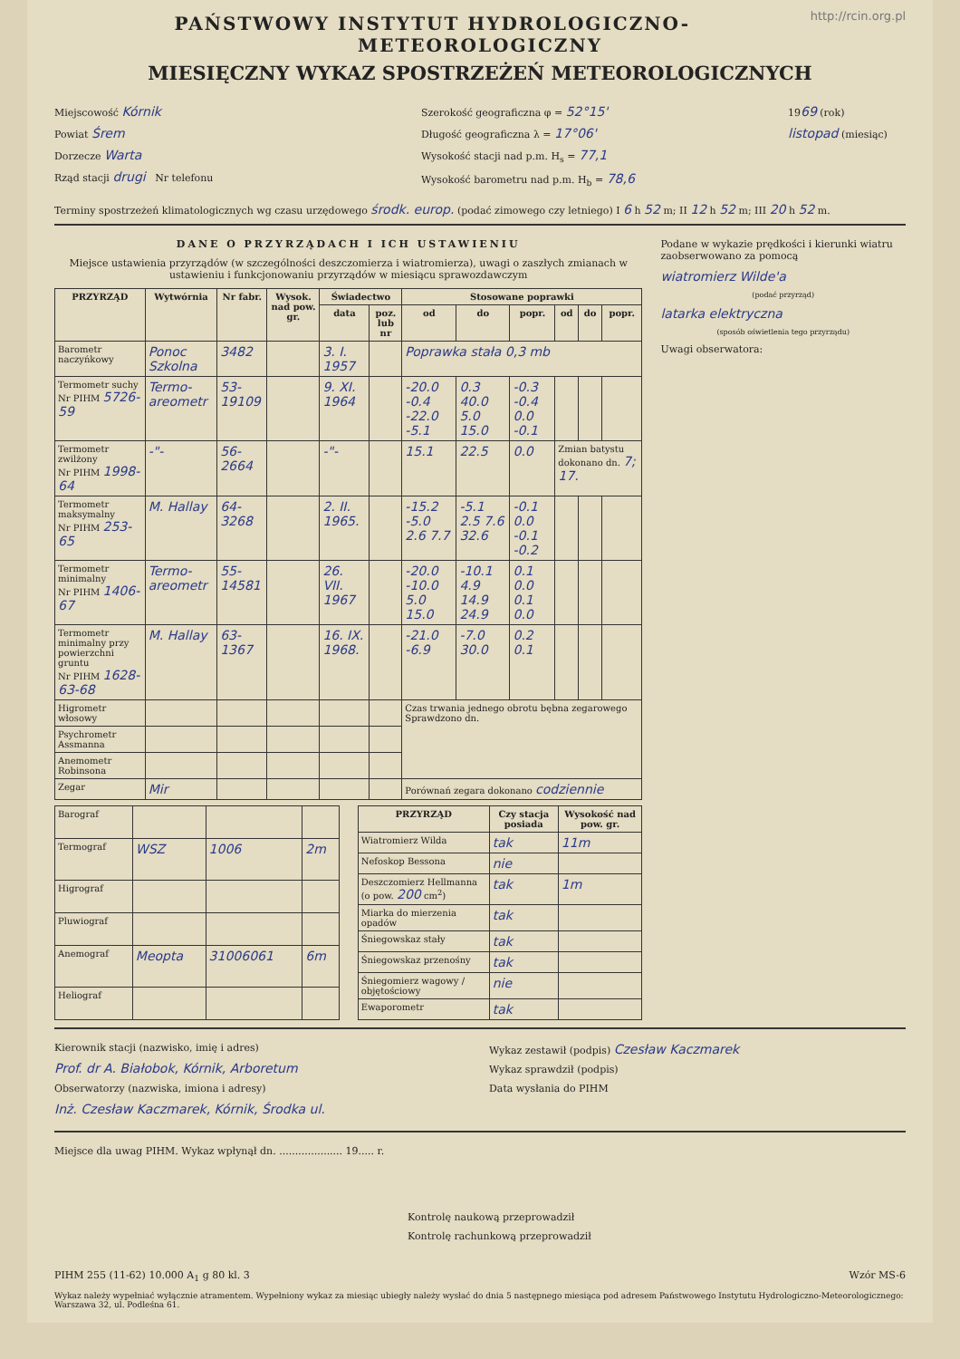http://rcin.org.pl
PAŃSTWOWY INSTYTUT HYDROLOGICZNO-METEOROLOGICZNY
MIESIĘCZNY WYKAZ SPOSTRZEŻEŃ METEOROLOGICZNYCH
Miejscowość Kórnik
Powiat Śrem
Dorzecze Warta
Rząd stacji drugi Nr telefonu
Szerokość geograficzna φ = 52°15'
Długość geograficzna λ = 17°06'
Wysokość stacji nad p.m. H<sub>s</sub> = 77,1
Wysokość barometru nad p.m. H<sub>b</sub> = 78,6
1969 (rok)
listopad (miesiąc)
Terminy spostrzeżeń klimatologicznych wg czasu urzędowego środk. europ. (podać zimowego czy letniego) I 6 h 52 m; II 12 h 52 m; III 20 h 52 m.
DANE O PRZYRZĄDACH I ICH USTAWIENIU
Miejsce ustawienia przyrządów (w szczególności deszczomierza i wiatromierza), uwagi o zaszłych zmianach w ustawieniu i funkcjonowaniu przyrządów w miesiącu sprawozdawczym
| PRZYRZĄD | Wytwórnia | Nr fabr. | Wysok. nad pow. gr. | Świadectwo | | Stosowane poprawki | | | | | |
| --- | --- | --- | --- | --- | --- | --- | --- | --- | --- | --- | --- |
| | | | | data | poz. lub nr | od | do | popr. | od | do | popr. |
| Barometr naczyńkowy | Ponoc Szkolna | 3482 | | 3. I. 1957 | | Poprawka stała 0,3 mb | | | | | |
| Termometr suchy Nr PIHM 5726-59 | Termo-areometr | 53-19109 | | 9. XI. 1964 | | -20.0 -0.4 -22.0 -5.1 | 0.3 40.0 5.0 15.0 | -0.3 -0.4 0.0 -0.1 | | | |
| Termometr zwilżony Nr PIHM 1998-64 | -"- | 56-2664 | | -"- | | 15.1 | 22.5 | 0.0 | Zmian batystu dokonano dn. 7; 17. | | |
| Termometr maksymalny Nr PIHM 253-65 | M. Hallay | 64-3268 | | 2. II. 1965. | | -15.2 -5.0 2.6 7.7 | -5.1 2.5 7.6 32.6 | -0.1 0.0 -0.1 -0.2 | | | |
| Termometr minimalny Nr PIHM 1406-67 | Termo-areometr | 55-14581 | | 26. VII. 1967 | | -20.0 -10.0 5.0 15.0 | -10.1 4.9 14.9 24.9 | 0.1 0.0 0.1 0.0 | | | |
| Termometr minimalny przy powierzchni gruntu Nr PIHM 1628-63-68 | M. Hallay | 63-1367 | | 16. IX. 1968. | | -21.0 -6.9 | -7.0 30.0 | 0.2 0.1 | | | |
| Higrometr włosowy | | | | | | Czas trwania jednego obrotu bębna zegarowego Sprawdzono dn. | | | | | |
| Psychrometr Assmanna | | | | | | | | | | | |
| Anemometr Robinsona | | | | | | | | | | | |
| Zegar | Mir | | | | | Porównań zegara dokonano codziennie | | | | | |
| Barograf | | | |
| Termograf | WSZ | 1006 | 2m |
| Higrograf | | | |
| Pluwiograf | | | |
| Anemograf | Meopta | 31006061 | 6m |
| Heliograf | | | |
| PRZYRZĄD | Czy stacja posiada | Wysokość nad pow. gr. |
| --- | --- | --- |
| Wiatromierz Wilda | tak | 11m |
| Nefoskop Bessona | nie | |
| Deszczomierz Hellmanna (o pow. 200 cm<sup>2</sup>) | tak | 1m |
| Miarka do mierzenia opadów | tak | |
| Śniegowskaz stały | tak | |
| Śniegowskaz przenośny | tak | |
| Śniegomierz wagowy / objętościowy | nie | |
| Ewaporometr | tak | |
Podane w wykazie prędkości i kierunki wiatru zaobserwowano za pomocą
wiatromierz Wilde'a
(podać przyrząd)
latarka elektryczna
(sposób oświetlenia tego przyrządu)
Uwagi obserwatora:
Kierownik stacji (nazwisko, imię i adres)
Prof. dr A. Białobok, Kórnik, Arboretum
Obserwatorzy (nazwiska, imiona i adresy)
Inż. Czesław Kaczmarek, Kórnik, Środka ul.
Wykaz zestawił (podpis) Czesław Kaczmarek
Wykaz sprawdził (podpis)
Data wysłania do PIHM
Miejsce dla uwag PIHM. Wykaz wpłynął dn. .................... 19..... r.
Kontrolę naukową przeprowadził
Kontrolę rachunkową przeprowadził
PIHM 255 (11-62) 10.000 A<sub>1</sub> g 80 kl. 3 Wzór MS-6
Wykaz należy wypełniać wyłącznie atramentem. Wypełniony wykaz za miesiąc ubiegły należy wysłać do dnia 5 następnego miesiąca pod adresem Państwowego Instytutu Hydrologiczno-Meteorologicznego: Warszawa 32, ul. Podleśna 61.